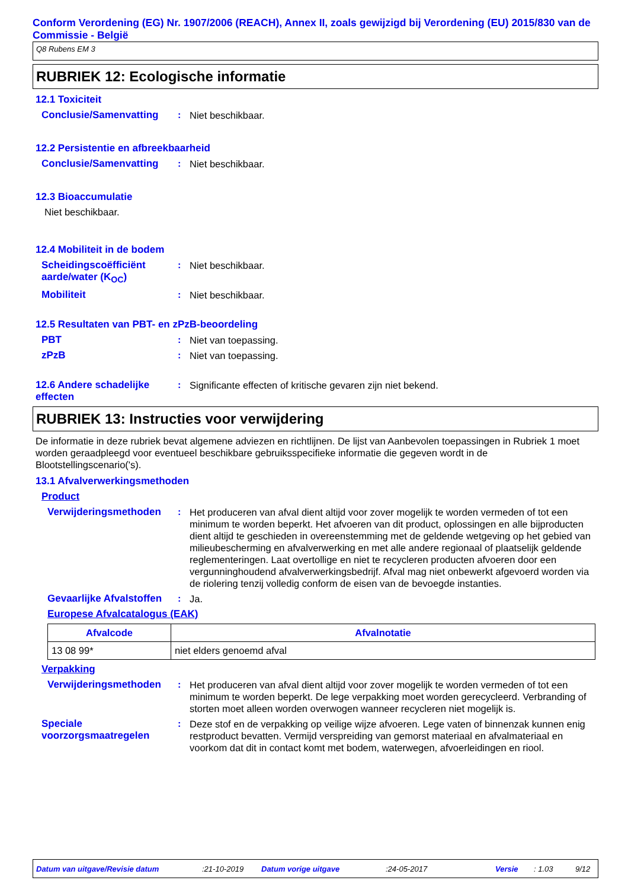Conform Verordening (EG) Nr. 1907/2006 (REACH), Annex II, zoals gewijzigd bij Verordening (EU) 2015/830 van de Commissie - België
Q8 Rubens EM 3
RUBRIEK 12: Ecologische informatie
12.1 Toxiciteit
Conclusie/Samenvatting : Niet beschikbaar.
12.2 Persistentie en afbreekbaarheid
Conclusie/Samenvatting : Niet beschikbaar.
12.3 Bioaccumulatie
Niet beschikbaar.
12.4 Mobiliteit in de bodem
Scheidingscoëfficiënt aarde/water (K<sub>OC</sub>)
: Niet beschikbaar.
Mobiliteit : Niet beschikbaar.
12.5 Resultaten van PBT- en zPzB-beoordeling
PBT : Niet van toepassing.
zPzB : Niet van toepassing.
12.6 Andere schadelijke effecten
: Significante effecten of kritische gevaren zijn niet bekend.
RUBRIEK 13: Instructies voor verwijdering
De informatie in deze rubriek bevat algemene adviezen en richtlijnen. De lijst van Aanbevolen toepassingen in Rubriek 1 moet worden geraadpleegd voor eventueel beschikbare gebruiksspecifieke informatie die gegeven wordt in de Blootstellingscenario('s).
13.1 Afvalverwerkingsmethoden
Product
Verwijderingsmethoden : Het produceren van afval dient altijd voor zover mogelijk te worden vermeden of tot een minimum te worden beperkt. Het afvoeren van dit product, oplossingen en alle bijproducten dient altijd te geschieden in overeenstemming met de geldende wetgeving op het gebied van milieubescherming en afvalverwerking en met alle andere regionaal of plaatselijk geldende reglementeringen. Laat overtollige en niet te recycleren producten afvoeren door een vergunninghoudend afvalverwerkingsbedrijf. Afval mag niet onbewerkt afgevoerd worden via de riolering tenzij volledig conform de eisen van de bevoegde instanties.
Gevaarlijke Afvalstoffen : Ja.
Europese Afvalcatalogus (EAK)
| Afvalcode | Afvalnotatie |
| --- | --- |
| 13 08 99* | niet elders genoemd afval |
Verpakking
Verwijderingsmethoden : Het produceren van afval dient altijd voor zover mogelijk te worden vermeden of tot een minimum te worden beperkt. De lege verpakking moet worden gerecycleerd. Verbranding of storten moet alleen worden overwogen wanneer recycleren niet mogelijk is.
Speciale voorzorgsmaatregelen
: Deze stof en de verpakking op veilige wijze afvoeren. Lege vaten of binnenzak kunnen enig restproduct bevatten. Vermijd verspreiding van gemorst materiaal en afvalmateriaal en voorkom dat dit in contact komt met bodem, waterwegen, afvoerleidingen en riool.
Datum van uitgave/Revisie datum:21-10-2019 Datum vorige uitgave:24-05-2017 Versie: 1.03 9/12